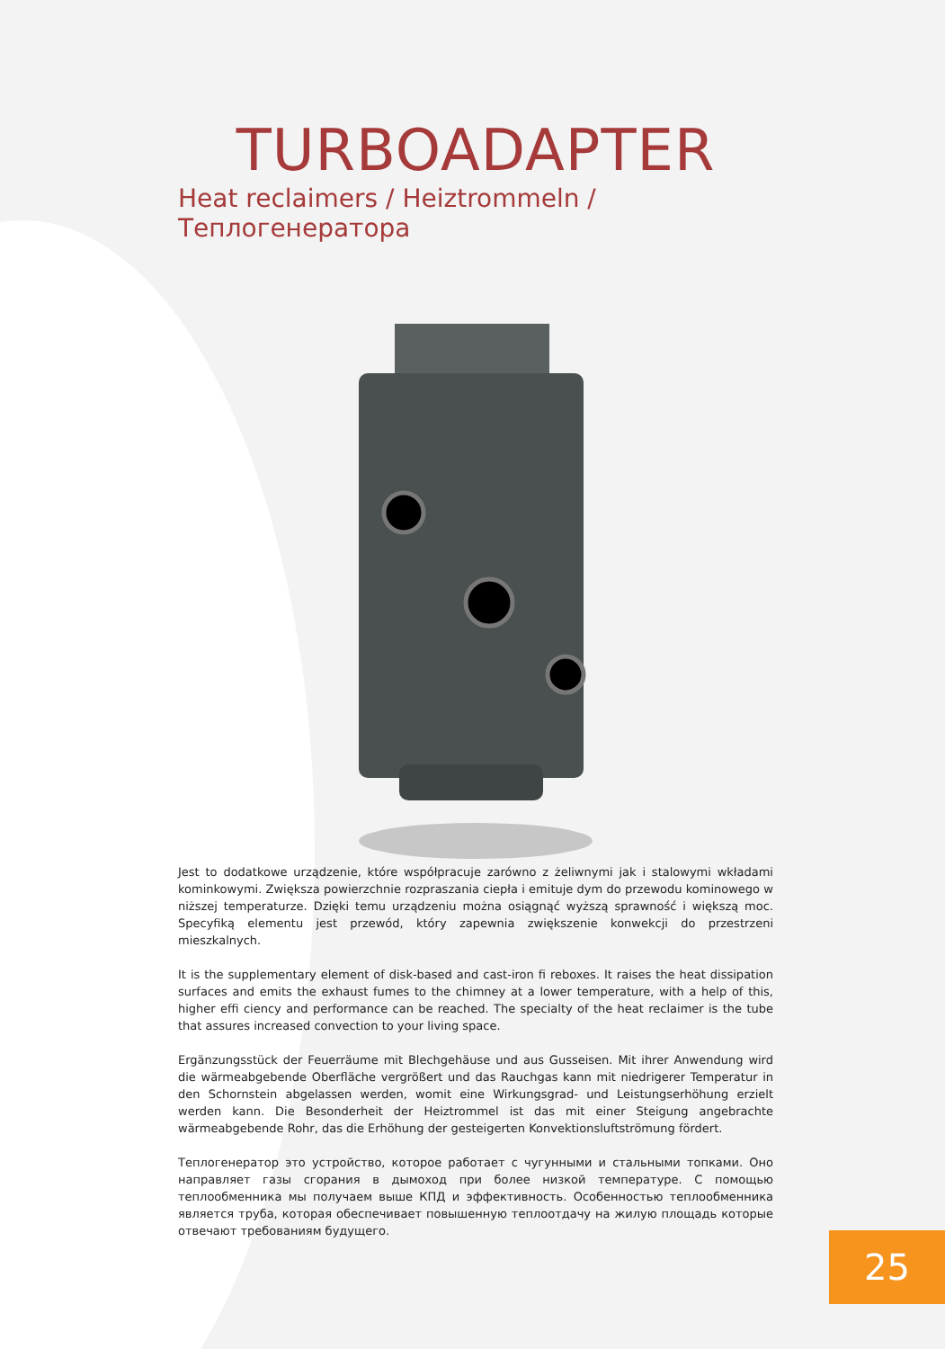TURBOADAPTER
Heat reclaimers / Heiztrommeln / Теплогенератора
Jest to dodatkowe urządzenie, które współpracuje zarówno z żeliwnymi jak i stalowymi wkładami kominkowymi. Zwiększa powierzchnie rozpraszania ciepła i emituje dym do przewodu kominowego w niższej temperaturze. Dzięki temu urządzeniu można osiągnąć wyższą sprawność i większą moc. Specyfiką elementu jest przewód, który zapewnia zwiększenie konwekcji do przestrzeni mieszkalnych.
It is the supplementary element of disk-based and cast-iron fi reboxes. It raises the heat dissipation surfaces and emits the exhaust fumes to the chimney at a lower temperature, with a help of this, higher effi ciency and performance can be reached. The specialty of the heat reclaimer is the tube that assures increased convection to your living space.
Ergänzungsstück der Feuerräume mit Blechgehäuse und aus Gusseisen. Mit ihrer Anwendung wird die wärmeabgebende Oberfläche vergrößert und das Rauchgas kann mit niedrigerer Temperatur in den Schornstein abgelassen werden, womit eine Wirkungsgrad- und Leistungserhöhung erzielt werden kann. Die Besonderheit der Heiztrommel ist das mit einer Steigung angebrachte wärmeabgebende Rohr, das die Erhöhung der gesteigerten Konvektionsluftströmung fördert.
Теплогенератор это устройство, которое работает с чугунными и стальными топками. Оно направляет газы сгорания в дымоход при более низкой температуре. С помощью теплообменника мы получаем выше КПД и эффективность. Особенностью теплообменника является труба, которая обеспечивает повышенную теплоотдачу на жилую площадь которые отвечают требованиям будущего.
25